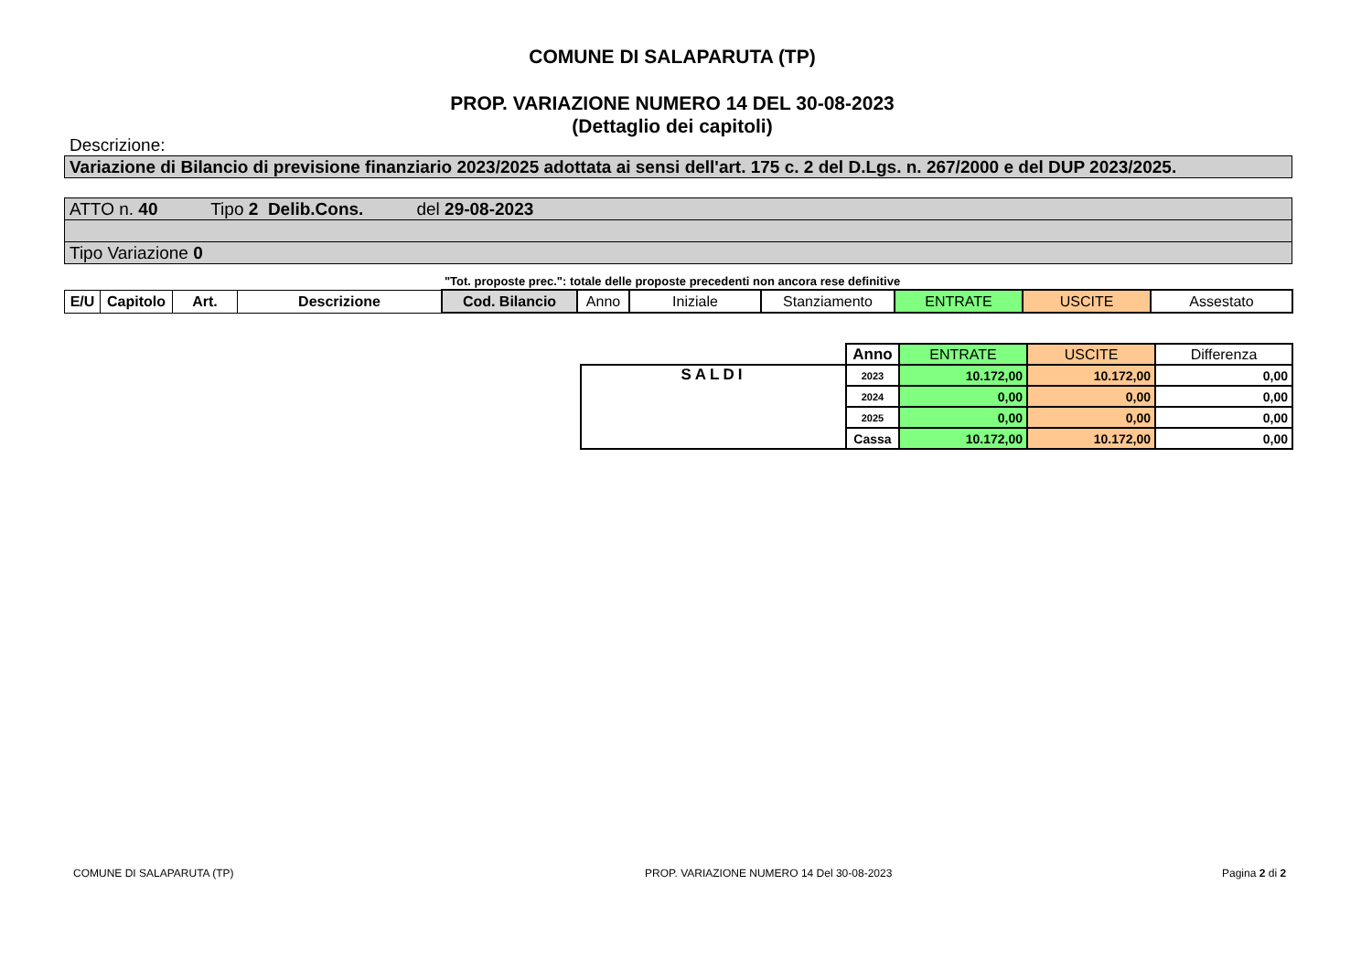COMUNE DI SALAPARUTA (TP)
PROP. VARIAZIONE NUMERO 14 DEL 30-08-2023
(Dettaglio dei capitoli)
Descrizione:
Variazione di Bilancio di previsione finanziario 2023/2025 adottata ai sensi dell'art. 175 c. 2 del D.Lgs. n. 267/2000 e del DUP 2023/2025.
ATTO n. 40 Tipo 2 Delib.Cons. del 29-08-2023
Tipo Variazione 0
"Tot. proposte prec.": totale delle proposte precedenti non ancora rese definitive
| E/U | Capitolo | Art. | Descrizione | Cod. Bilancio | Anno | Iniziale | Stanziamento | ENTRATE | USCITE | Assestato |
| | Anno | ENTRATE | USCITE | Differenza |
| SALDI | 2023 | 10.172,00 | 10.172,00 | 0,00 |
| | 2024 | 0,00 | 0,00 | 0,00 |
| | 2025 | 0,00 | 0,00 | 0,00 |
| | Cassa | 10.172,00 | 10.172,00 | 0,00 |
COMUNE DI SALAPARUTA (TP)
PROP. VARIAZIONE NUMERO 14 Del 30-08-2023
Pagina 2 di 2